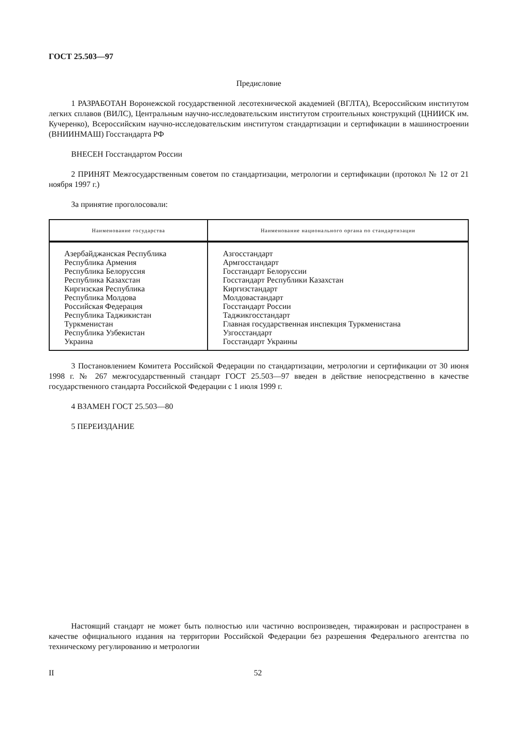ГОСТ 25.503—97
Предисловие
1 РАЗРАБОТАН Воронежской государственной лесотехнической академией (ВГЛТА), Всероссийским институтом легких сплавов (ВИЛС), Центральным научно-исследовательским институтом строительных конструкций (ЦНИИСК им. Кучеренко), Всероссийским научно-исследовательским институтом стандартизации и сертификации в машиностроении (ВНИИНМАШ) Госстандарта РФ
ВНЕСЕН Госстандартом России
2 ПРИНЯТ Межгосударственным советом по стандартизации, метрологии и сертификации (протокол № 12 от 21 ноября 1997 г.)
За принятие проголосовали:
| Наименование государства | Наименование национального органа по стандартизации |
| --- | --- |
| Азербайджанская Республика Республика Армения Республика Белоруссия Республика Казахстан Киргизская Республика Республика Молдова Российская Федерация Республика Таджикистан Туркменистан Республика Узбекистан Украина | Азгосстандарт Армгосстандарт Госстандарт Белоруссии Госстандарт Республики Казахстан Киргизстандарт Молдовастандарт Госстандарт России Таджикгосстандарт Главная государственная инспекция Туркменистана Узгосстандарт Госстандарт Украины |
3 Постановлением Комитета Российской Федерации по стандартизации, метрологии и сертификации от 30 июня 1998 г. № 267 межгосударственный стандарт ГОСТ 25.503—97 введен в действие непосредственно в качестве государственного стандарта Российской Федерации с 1 июля 1999 г.
4 ВЗАМЕН ГОСТ 25.503—80
5 ПЕРЕИЗДАНИЕ
Настоящий стандарт не может быть полностью или частично воспроизведен, тиражирован и распространен в качестве официального издания на территории Российской Федерации без разрешения Федерального агентства по техническому регулированию и метрологии
II 52